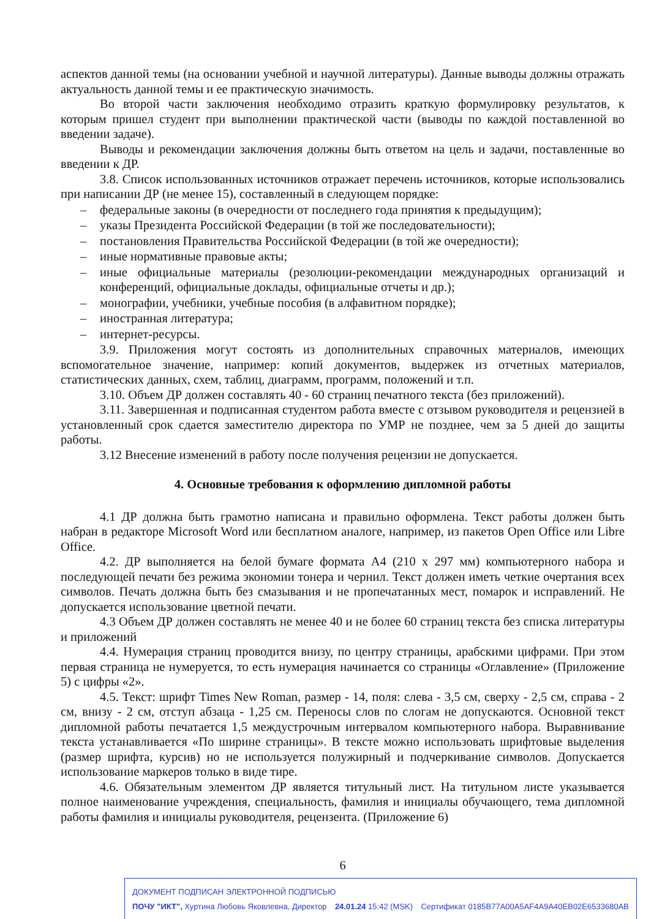аспектов данной темы (на основании учебной и научной литературы). Данные выводы должны отражать актуальность данной темы и ее практическую значимость.
Во второй части заключения необходимо отразить краткую формулировку результатов, к которым пришел студент при выполнении практической части (выводы по каждой поставленной во введении задаче).
Выводы и рекомендации заключения должны быть ответом на цель и задачи, поставленные во введении к ДР.
3.8. Список использованных источников отражает перечень источников, которые использовались при написании ДР (не менее 15), составленный в следующем порядке:
– федеральные законы (в очередности от последнего года принятия к предыдущим);
– указы Президента Российской Федерации (в той же последовательности);
– постановления Правительства Российской Федерации (в той же очередности);
– иные нормативные правовые акты;
– иные официальные материалы (резолюции-рекомендации международных организаций и конференций, официальные доклады, официальные отчеты и др.);
– монографии, учебники, учебные пособия (в алфавитном порядке);
– иностранная литература;
– интернет-ресурсы.
3.9. Приложения могут состоять из дополнительных справочных материалов, имеющих вспомогательное значение, например: копий документов, выдержек из отчетных материалов, статистических данных, схем, таблиц, диаграмм, программ, положений и т.п.
3.10. Объем ДР должен составлять 40 - 60 страниц печатного текста (без приложений).
3.11. Завершенная и подписанная студентом работа вместе с отзывом руководителя и рецензией в установленный срок сдается заместителю директора по УМР не позднее, чем за 5 дней до защиты работы.
3.12 Внесение изменений в работу после получения рецензии не допускается.
4. Основные требования к оформлению дипломной работы
4.1 ДР должна быть грамотно написана и правильно оформлена. Текст работы должен быть набран в редакторе Microsoft Word или бесплатном аналоге, например, из пакетов Open Office или Libre Office.
4.2. ДР выполняется на белой бумаге формата А4 (210 х 297 мм) компьютерного набора и последующей печати без режима экономии тонера и чернил. Текст должен иметь четкие очертания всех символов. Печать должна быть без смазывания и не пропечатанных мест, помарок и исправлений. Не допускается использование цветной печати.
4.3 Объем ДР должен составлять не менее 40 и не более 60 страниц текста без списка литературы и приложений
4.4. Нумерация страниц проводится внизу, по центру страницы, арабскими цифрами. При этом первая страница не нумеруется, то есть нумерация начинается со страницы «Оглавление» (Приложение 5) с цифры «2».
4.5. Текст: шрифт Times New Roman, размер - 14, поля: слева - 3,5 см, сверху - 2,5 см, справа - 2 см, внизу - 2 см, отступ абзаца - 1,25 см. Переносы слов по слогам не допускаются. Основной текст дипломной работы печатается 1,5 междустрочным интервалом компьютерного набора. Выравнивание текста устанавливается «По ширине страницы». В тексте можно использовать шрифтовые выделения (размер шрифта, курсив) но не используется полужирный и подчеркивание символов. Допускается использование маркеров только в виде тире.
4.6. Обязательным элементом ДР является титульный лист. На титульном листе указывается полное наименование учреждения, специальность, фамилия и инициалы обучающего, тема дипломной работы фамилия и инициалы руководителя, рецензента. (Приложение 6)
6
ДОКУМЕНТ ПОДПИСАН ЭЛЕКТРОННОЙ ПОДПИСЬЮ
ПОЧУ "ИКТ", Хуртина Любовь Яковлевна, Директор 24.01.24 15:42 (MSK) Сертификат 0185B77A00A5AF4A9A40EB02E6533680AB